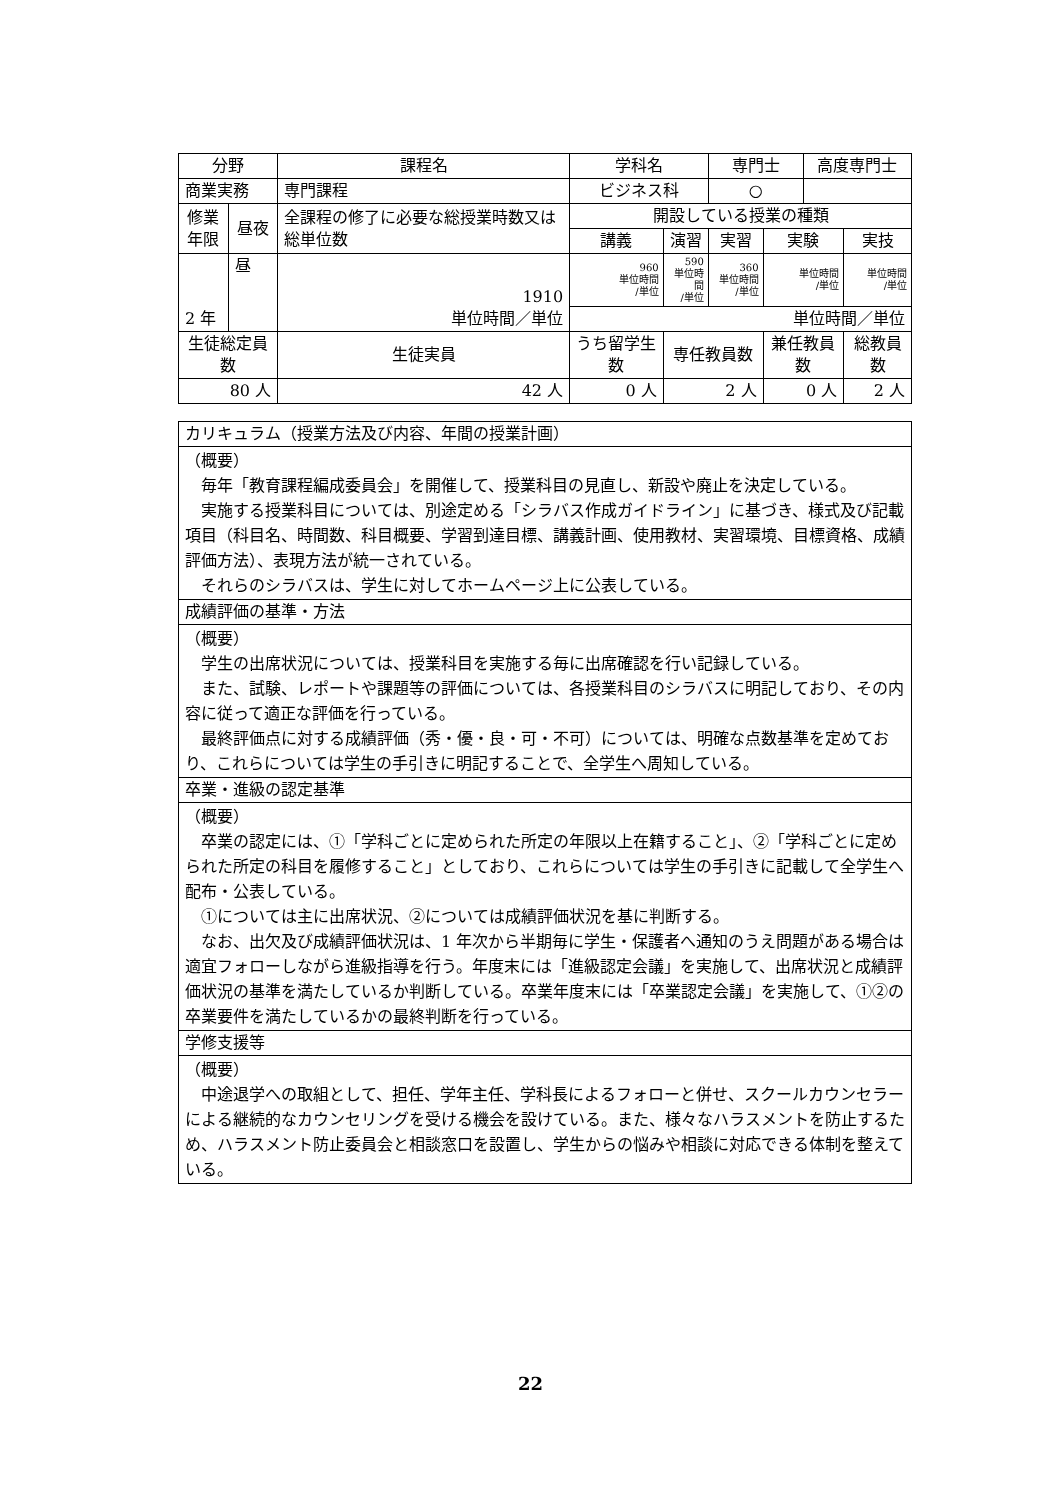| 分野 | | 課程名 | 学科名 | | | 専門士 | | 高度専門士 | |
| --- | --- | --- | --- | --- | --- | --- | --- | --- | --- |
| 商業実務 | | 専門課程 | ビジネス科 | | | ○ | | | |
| 修業 年限 | 昼夜 | 全課程の修了に必要な総授業時数又は総単位数 | | 開設している授業の種類 | | | | | |
| | | | | 講義 | 演習 | 実習 | 実験 | | 実技 |
| 2 年 | 昼 | 1910 単位時間／単位 | | 960 単位時間 /単位 | 590 単位時間 /単位 | 360 単位時間 /単位 | 単位時間 /単位 | | 単位時間 /単位 |
| | | | | 単位時間／単位 | | | | | |
| 生徒総定員数 | | 生徒実員 | うち留学生数 | | 専任教員数 | | 兼任教員数 | | 総教員数 |
| 80 人 | | 42 人 | 0 人 | | 2 人 | | 0 人 | | 2 人 |
| カリキュラム（授業方法及び内容、年間の授業計画） |
| （概要） 毎年「教育課程編成委員会」を開催して、授業科目の見直し、新設や廃止を決定している。 実施する授業科目については、別途定める「シラバス作成ガイドライン」に基づき、様式及び記載項目（科目名、時間数、科目概要、学習到達目標、講義計画、使用教材、実習環境、目標資格、成績評価方法）、表現方法が統一されている。 それらのシラバスは、学生に対してホームページ上に公表している。 |
| 成績評価の基準・方法 |
| （概要） 学生の出席状況については、授業科目を実施する毎に出席確認を行い記録している。 また、試験、レポートや課題等の評価については、各授業科目のシラバスに明記しており、その内容に従って適正な評価を行っている。 最終評価点に対する成績評価（秀・優・良・可・不可）については、明確な点数基準を定めており、これらについては学生の手引きに明記することで、全学生へ周知している。 |
| 卒業・進級の認定基準 |
| （概要） 卒業の認定には、①「学科ごとに定められた所定の年限以上在籍すること」、②「学科ごとに定められた所定の科目を履修すること」としており、これらについては学生の手引きに記載して全学生へ配布・公表している。 ①については主に出席状況、②については成績評価状況を基に判断する。 なお、出欠及び成績評価状況は、1 年次から半期毎に学生・保護者へ通知のうえ問題がある場合は適宜フォローしながら進級指導を行う。年度末には「進級認定会議」を実施して、出席状況と成績評価状況の基準を満たしているか判断している。卒業年度末には「卒業認定会議」を実施して、①②の卒業要件を満たしているかの最終判断を行っている。 |
| 学修支援等 |
| （概要） 中途退学への取組として、担任、学年主任、学科長によるフォローと併せ、スクールカウンセラーによる継続的なカウンセリングを受ける機会を設けている。また、様々なハラスメントを防止するため、ハラスメント防止委員会と相談窓口を設置し、学生からの悩みや相談に対応できる体制を整えている。 |
22